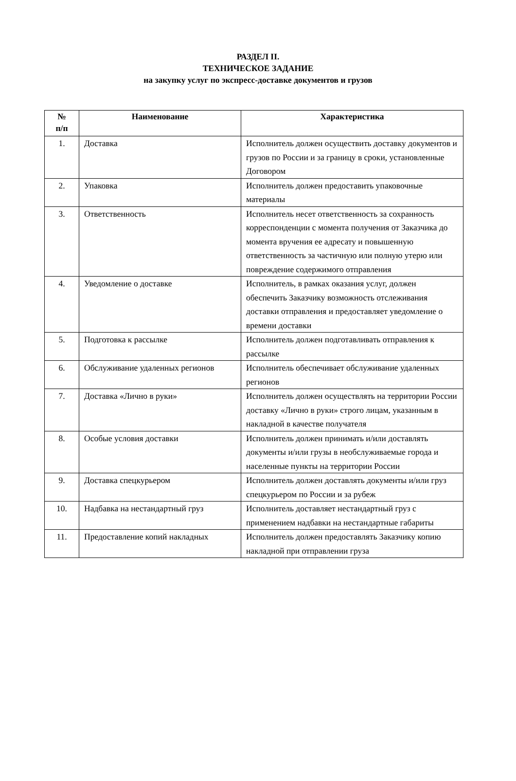РАЗДЕЛ II.
ТЕХНИЧЕСКОЕ ЗАДАНИЕ
на закупку услуг по экспресс-доставке документов и грузов
| № п/п | Наименование | Характеристика |
| --- | --- | --- |
| 1. | Доставка | Исполнитель должен осуществить доставку документов и грузов по России и за границу в сроки, установленные Договором |
| 2. | Упаковка | Исполнитель должен предоставить упаковочные материалы |
| 3. | Ответственность | Исполнитель несет ответственность за сохранность корреспонденции с момента получения от Заказчика до момента вручения ее адресату и повышенную ответственность за частичную или полную утерю или повреждение содержимого отправления |
| 4. | Уведомление о доставке | Исполнитель, в рамках оказания услуг, должен обеспечить Заказчику возможность отслеживания доставки отправления и предоставляет уведомление о времени доставки |
| 5. | Подготовка к рассылке | Исполнитель должен подготавливать отправления к рассылке |
| 6. | Обслуживание удаленных регионов | Исполнитель обеспечивает обслуживание удаленных регионов |
| 7. | Доставка «Лично в руки» | Исполнитель должен осуществлять на территории России доставку «Лично в руки» строго лицам, указанным в накладной в качестве получателя |
| 8. | Особые условия доставки | Исполнитель должен принимать и/или доставлять документы и/или грузы в необслуживаемые города и населенные пункты на территории России |
| 9. | Доставка спецкурьером | Исполнитель должен доставлять документы и/или груз спецкурьером по России и за рубеж |
| 10. | Надбавка на нестандартный груз | Исполнитель доставляет нестандартный груз с применением надбавки на нестандартные габариты |
| 11. | Предоставление копий накладных | Исполнитель должен предоставлять Заказчику копию накладной при отправлении груза |